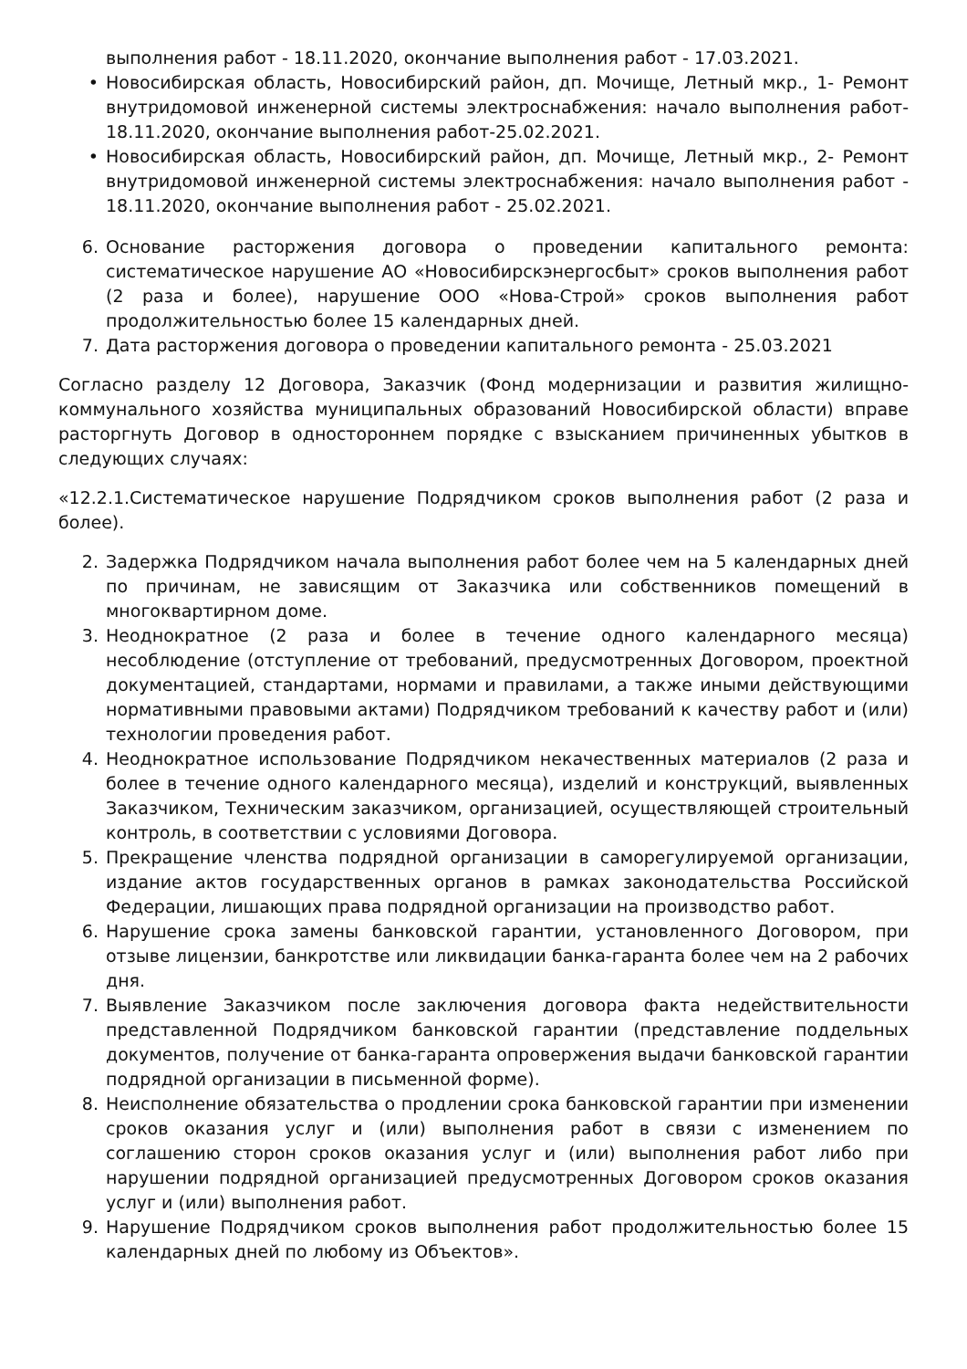выполнения работ - 18.11.2020, окончание выполнения работ - 17.03.2021.
• Новосибирская область, Новосибирский район, дп. Мочище, Летный мкр., 1- Ремонт внутридомовой инженерной системы электроснабжения: начало выполнения работ- 18.11.2020, окончание выполнения работ-25.02.2021.
• Новосибирская область, Новосибирский район, дп. Мочище, Летный мкр., 2- Ремонт внутридомовой инженерной системы электроснабжения: начало выполнения работ - 18.11.2020, окончание выполнения работ - 25.02.2021.
6. Основание расторжения договора о проведении капитального ремонта: систематическое нарушение АО «Новосибирскэнергосбыт» сроков выполнения работ (2 раза и более), нарушение ООО «Нова-Строй» сроков выполнения работ продолжительностью более 15 календарных дней.
7. Дата расторжения договора о проведении капитального ремонта - 25.03.2021
Согласно разделу 12 Договора, Заказчик (Фонд модернизации и развития жилищно-коммунального хозяйства муниципальных образований Новосибирской области) вправе расторгнуть Договор в одностороннем порядке с взысканием причиненных убытков в следующих случаях:
«12.2.1.Систематическое нарушение Подрядчиком сроков выполнения работ (2 раза и более).
2. Задержка Подрядчиком начала выполнения работ более чем на 5 календарных дней по причинам, не зависящим от Заказчика или собственников помещений в многоквартирном доме.
3. Неоднократное (2 раза и более в течение одного календарного месяца) несоблюдение (отступление от требований, предусмотренных Договором, проектной документацией, стандартами, нормами и правилами, а также иными действующими нормативными правовыми актами) Подрядчиком требований к качеству работ и (или) технологии проведения работ.
4. Неоднократное использование Подрядчиком некачественных материалов (2 раза и более в течение одного календарного месяца), изделий и конструкций, выявленных Заказчиком, Техническим заказчиком, организацией, осуществляющей строительный контроль, в соответствии с условиями Договора.
5. Прекращение членства подрядной организации в саморегулируемой организации, издание актов государственных органов в рамках законодательства Российской Федерации, лишающих права подрядной организации на производство работ.
6. Нарушение срока замены банковской гарантии, установленного Договором, при отзыве лицензии, банкротстве или ликвидации банка-гаранта более чем на 2 рабочих дня.
7. Выявление Заказчиком после заключения договора факта недействительности представленной Подрядчиком банковской гарантии (представление поддельных документов, получение от банка-гаранта опровержения выдачи банковской гарантии подрядной организации в письменной форме).
8. Неисполнение обязательства о продлении срока банковской гарантии при изменении сроков оказания услуг и (или) выполнения работ в связи с изменением по соглашению сторон сроков оказания услуг и (или) выполнения работ либо при нарушении подрядной организацией предусмотренных Договором сроков оказания услуг и (или) выполнения работ.
9. Нарушение Подрядчиком сроков выполнения работ продолжительностью более 15 календарных дней по любому из Объектов».